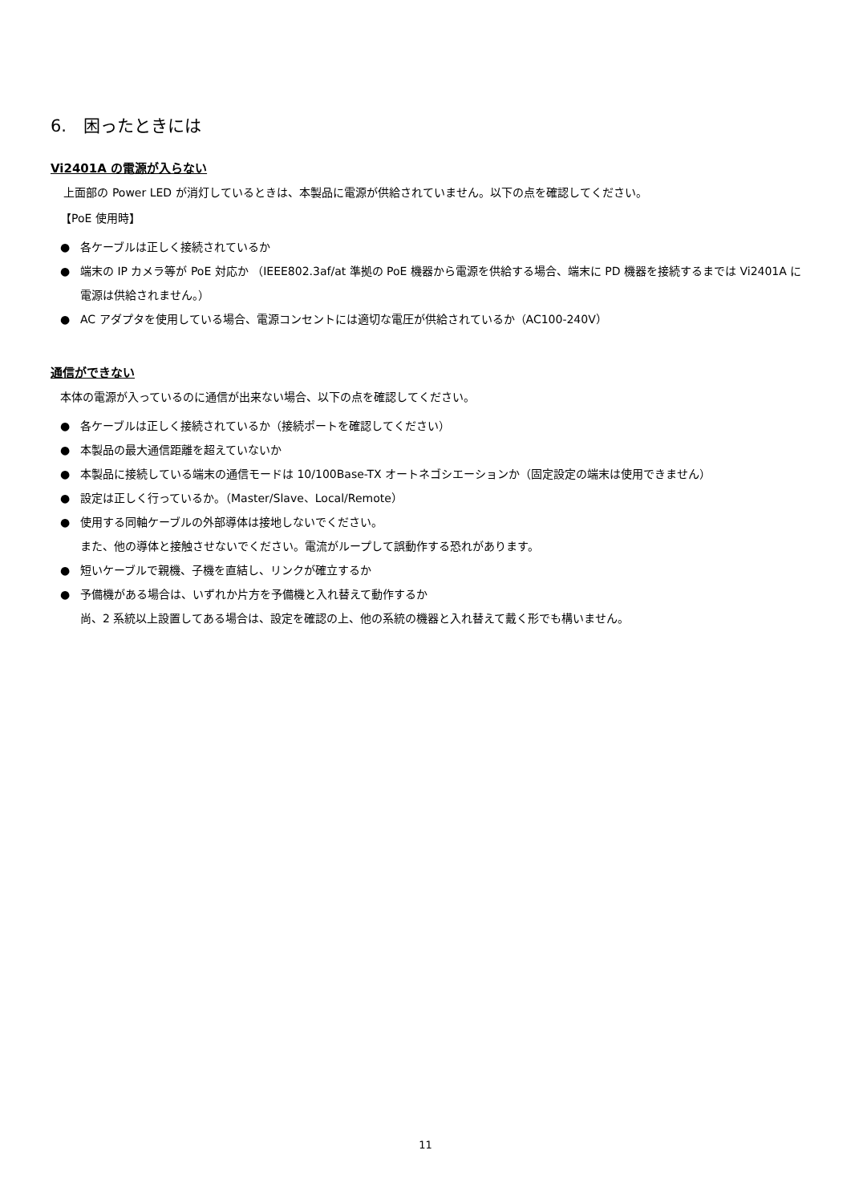6.　困ったときには
Vi2401A の電源が入らない
上面部の Power LED が消灯しているときは、本製品に電源が供給されていません。以下の点を確認してください。
【PoE 使用時】
● 各ケーブルは正しく接続されているか
● 端末の IP カメラ等が PoE 対応か （IEEE802.3af/at 準拠の PoE 機器から電源を供給する場合、端末に PD 機器を接続するまでは Vi2401A に電源は供給されません。）
● AC アダプタを使用している場合、電源コンセントには適切な電圧が供給されているか（AC100-240V）
通信ができない
本体の電源が入っているのに通信が出来ない場合、以下の点を確認してください。
● 各ケーブルは正しく接続されているか（接続ポートを確認してください）
● 本製品の最大通信距離を超えていないか
● 本製品に接続している端末の通信モードは 10/100Base-TX オートネゴシエーションか（固定設定の端末は使用できません）
● 設定は正しく行っているか。（Master/Slave、Local/Remote）
● 使用する同軸ケーブルの外部導体は接地しないでください。
また、他の導体と接触させないでください。電流がループして誤動作する恐れがあります。
● 短いケーブルで親機、子機を直結し、リンクが確立するか
● 予備機がある場合は、いずれか片方を予備機と入れ替えて動作するか
尚、2 系統以上設置してある場合は、設定を確認の上、他の系統の機器と入れ替えて戴く形でも構いません。
11